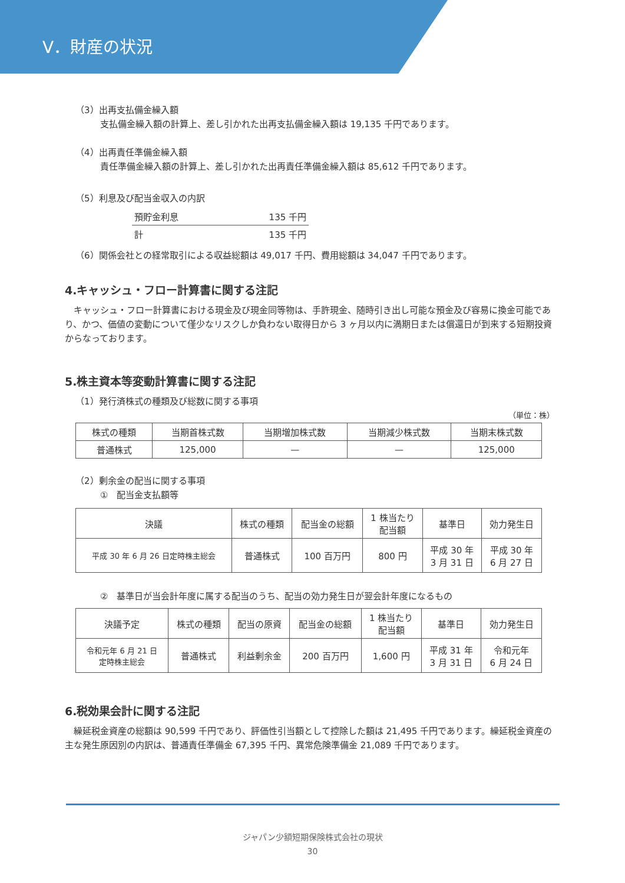Ⅴ．財産の状況
（3）出再支払備金繰入額
支払備金繰入額の計算上、差し引かれた出再支払備金繰入額は 19,135 千円であります。
（4）出再責任準備金繰入額
責任準備金繰入額の計算上、差し引かれた出再責任準備金繰入額は 85,612 千円であります。
（5）利息及び配当金収入の内訳
| 預貯金利息 | 135 千円 |
| 計 | 135 千円 |
（6）関係会社との経常取引による収益総額は 49,017 千円、費用総額は 34,047 千円であります。
4.キャッシュ・フロー計算書に関する注記
　キャッシュ・フロー計算書における現金及び現金同等物は、手許現金、随時引き出し可能な預金及び容易に換金可能であり、かつ、価値の変動について僅少なリスクしか負わない取得日から 3 ヶ月以内に満期日または償還日が到来する短期投資からなっております。
5.株主資本等変動計算書に関する注記
（1）発行済株式の種類及び総数に関する事項
（単位：株）
| 株式の種類 | 当期首株式数 | 当期増加株式数 | 当期減少株式数 | 当期末株式数 |
| --- | --- | --- | --- | --- |
| 普通株式 | 125,000 | — | — | 125,000 |
（2）剰余金の配当に関する事項
①　配当金支払額等
| 決議 | 株式の種類 | 配当金の総額 | 1 株当たり 配当額 | 基準日 | 効力発生日 |
| --- | --- | --- | --- | --- | --- |
| 平成 30 年 6 月 26 日定時株主総会 | 普通株式 | 100 百万円 | 800 円 | 平成 30 年 3 月 31 日 | 平成 30 年 6 月 27 日 |
②　基準日が当会計年度に属する配当のうち、配当の効力発生日が翌会計年度になるもの
| 決議予定 | 株式の種類 | 配当の原資 | 配当金の総額 | 1 株当たり 配当額 | 基準日 | 効力発生日 |
| --- | --- | --- | --- | --- | --- | --- |
| 令和元年 6 月 21 日 定時株主総会 | 普通株式 | 利益剰余金 | 200 百万円 | 1,600 円 | 平成 31 年 3 月 31 日 | 令和元年 6 月 24 日 |
6.税効果会計に関する注記
　繰延税金資産の総額は 90,599 千円であり、評価性引当額として控除した額は 21,495 千円であります。繰延税金資産の主な発生原因別の内訳は、普通責任準備金 67,395 千円、異常危険準備金 21,089 千円であります。
ジャパン少額短期保険株式会社の現状
30